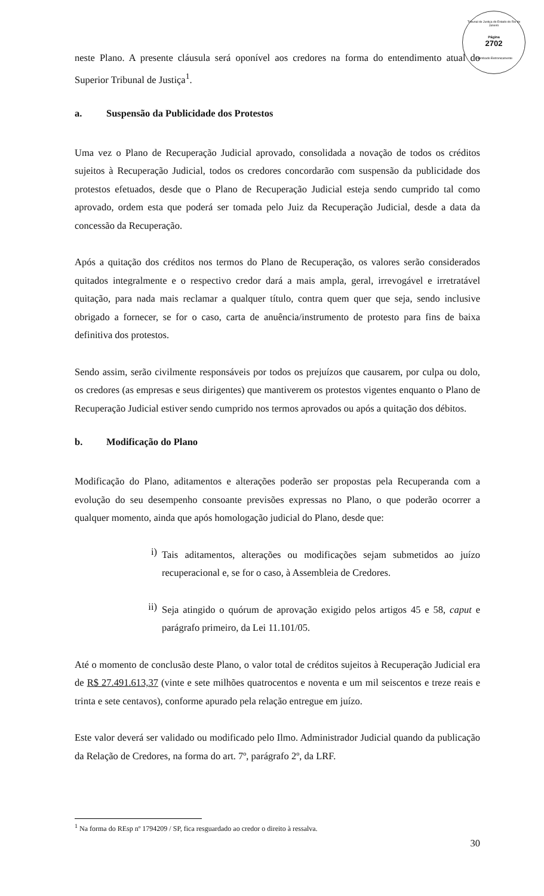Tribunal de Justiça do Estado do Rio de Janeiro
Página
2702
Carimbado Eletronicamente
neste Plano. A presente cláusula será oponível aos credores na forma do entendimento atual do Superior Tribunal de Justiça<sup>1</sup>.
a. Suspensão da Publicidade dos Protestos
Uma vez o Plano de Recuperação Judicial aprovado, consolidada a novação de todos os créditos sujeitos à Recuperação Judicial, todos os credores concordarão com suspensão da publicidade dos protestos efetuados, desde que o Plano de Recuperação Judicial esteja sendo cumprido tal como aprovado, ordem esta que poderá ser tomada pelo Juiz da Recuperação Judicial, desde a data da concessão da Recuperação.
Após a quitação dos créditos nos termos do Plano de Recuperação, os valores serão considerados quitados integralmente e o respectivo credor dará a mais ampla, geral, irrevogável e irretratável quitação, para nada mais reclamar a qualquer título, contra quem quer que seja, sendo inclusive obrigado a fornecer, se for o caso, carta de anuência/instrumento de protesto para fins de baixa definitiva dos protestos.
Sendo assim, serão civilmente responsáveis por todos os prejuízos que causarem, por culpa ou dolo, os credores (as empresas e seus dirigentes) que mantiverem os protestos vigentes enquanto o Plano de Recuperação Judicial estiver sendo cumprido nos termos aprovados ou após a quitação dos débitos.
b. Modificação do Plano
Modificação do Plano, aditamentos e alterações poderão ser propostas pela Recuperanda com a evolução do seu desempenho consoante previsões expressas no Plano, o que poderão ocorrer a qualquer momento, ainda que após homologação judicial do Plano, desde que:
i)
Tais aditamentos, alterações ou modificações sejam submetidos ao juízo recuperacional e, se for o caso, à Assembleia de Credores.
ii)
Seja atingido o quórum de aprovação exigido pelos artigos 45 e 58, caput e parágrafo primeiro, da Lei 11.101/05.
Até o momento de conclusão deste Plano, o valor total de créditos sujeitos à Recuperação Judicial era de R$ 27.491.613,37 (vinte e sete milhões quatrocentos e noventa e um mil seiscentos e treze reais e trinta e sete centavos), conforme apurado pela relação entregue em juízo.
Este valor deverá ser validado ou modificado pelo Ilmo. Administrador Judicial quando da publicação da Relação de Credores, na forma do art. 7º, parágrafo 2º, da LRF.
<sup>1</sup> Na forma do REsp nº 1794209 / SP, fica resguardado ao credor o direito à ressalva.
30